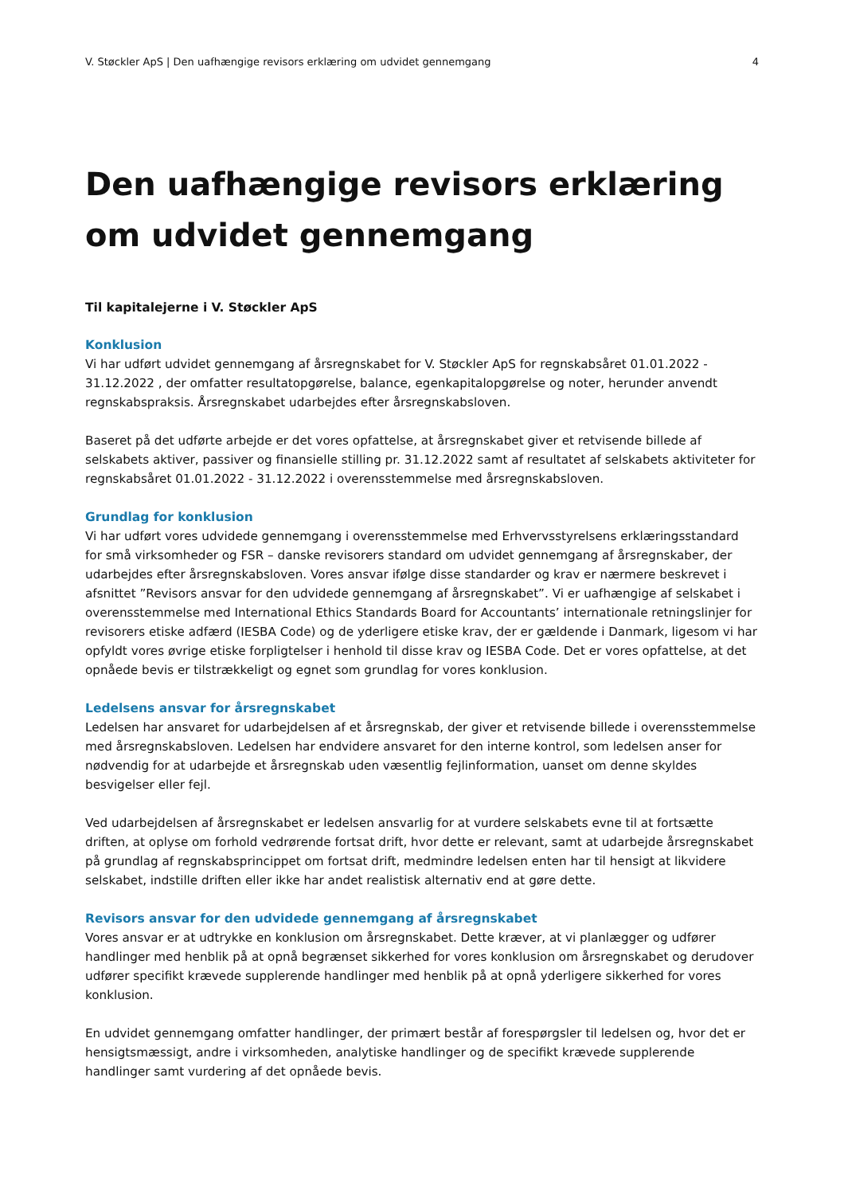V. Støckler ApS | Den uafhængige revisors erklæring om udvidet gennemgang 4
Den uafhængige revisors erklæring om udvidet gennemgang
Til kapitalejerne i V. Støckler ApS
Konklusion
Vi har udført udvidet gennemgang af årsregnskabet for V. Støckler ApS for regnskabsåret 01.01.2022 - 31.12.2022 , der omfatter resultatopgørelse, balance, egenkapitalopgørelse og noter, herunder anvendt regnskabspraksis. Årsregnskabet udarbejdes efter årsregnskabsloven.
Baseret på det udførte arbejde er det vores opfattelse, at årsregnskabet giver et retvisende billede af selskabets aktiver, passiver og finansielle stilling pr. 31.12.2022 samt af resultatet af selskabets aktiviteter for regnskabsåret 01.01.2022 - 31.12.2022 i overensstemmelse med årsregnskabsloven.
Grundlag for konklusion
Vi har udført vores udvidede gennemgang i overensstemmelse med Erhvervsstyrelsens erklæringsstandard for små virksomheder og FSR – danske revisorers standard om udvidet gennemgang af årsregnskaber, der udarbejdes efter årsregnskabsloven. Vores ansvar ifølge disse standarder og krav er nærmere beskrevet i afsnittet ”Revisors ansvar for den udvidede gennemgang af årsregnskabet”. Vi er uafhængige af selskabet i overensstemmelse med International Ethics Standards Board for Accountants’ internationale retningslinjer for revisorers etiske adfærd (IESBA Code) og de yderligere etiske krav, der er gældende i Danmark, ligesom vi har opfyldt vores øvrige etiske forpligtelser i henhold til disse krav og IESBA Code. Det er vores opfattelse, at det opnåede bevis er tilstrækkeligt og egnet som grundlag for vores konklusion.
Ledelsens ansvar for årsregnskabet
Ledelsen har ansvaret for udarbejdelsen af et årsregnskab, der giver et retvisende billede i overensstemmelse med årsregnskabsloven. Ledelsen har endvidere ansvaret for den interne kontrol, som ledelsen anser for nødvendig for at udarbejde et årsregnskab uden væsentlig fejlinformation, uanset om denne skyldes besvigelser eller fejl.
Ved udarbejdelsen af årsregnskabet er ledelsen ansvarlig for at vurdere selskabets evne til at fortsætte driften, at oplyse om forhold vedrørende fortsat drift, hvor dette er relevant, samt at udarbejde årsregnskabet på grundlag af regnskabsprincippet om fortsat drift, medmindre ledelsen enten har til hensigt at likvidere selskabet, indstille driften eller ikke har andet realistisk alternativ end at gøre dette.
Revisors ansvar for den udvidede gennemgang af årsregnskabet
Vores ansvar er at udtrykke en konklusion om årsregnskabet. Dette kræver, at vi planlægger og udfører handlinger med henblik på at opnå begrænset sikkerhed for vores konklusion om årsregnskabet og derudover udfører specifikt krævede supplerende handlinger med henblik på at opnå yderligere sikkerhed for vores konklusion.
En udvidet gennemgang omfatter handlinger, der primært består af forespørgsler til ledelsen og, hvor det er hensigtsmæssigt, andre i virksomheden, analytiske handlinger og de specifikt krævede supplerende handlinger samt vurdering af det opnåede bevis.